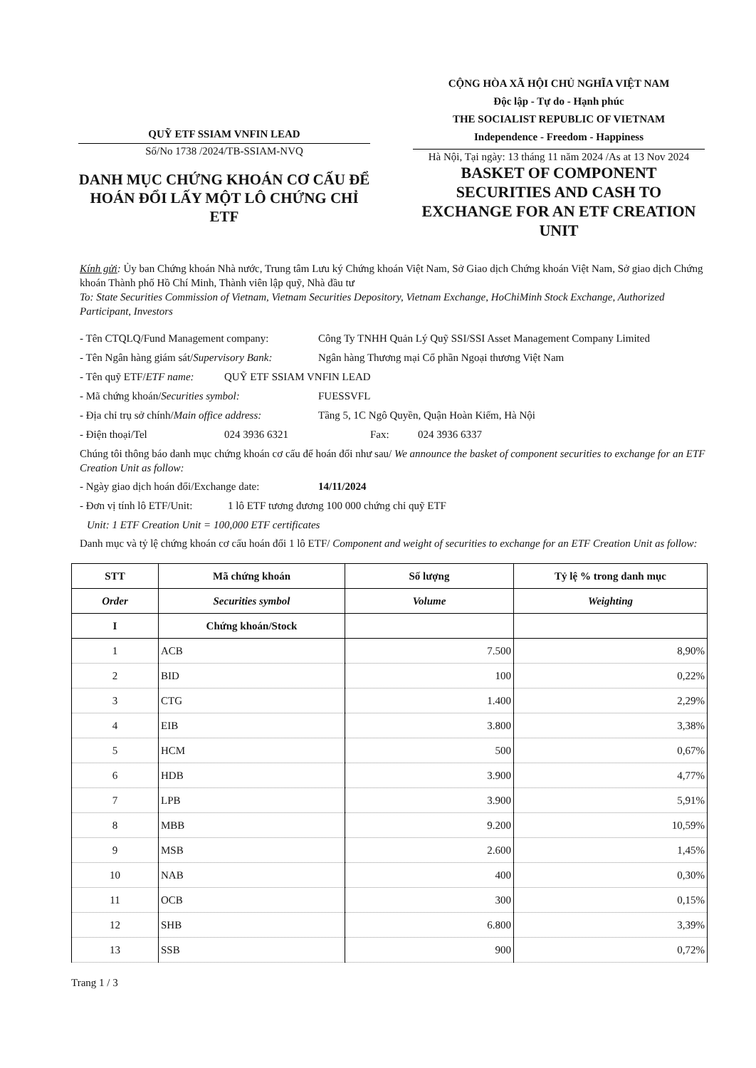QUỸ ETF SSIAM VNFIN LEAD
Số/No 1738 /2024/TB-SSIAM-NVQ
DANH MỤC CHỨNG KHOÁN CƠ CẤU ĐỂ HOÁN ĐỔI LẤY MỘT LÔ CHỨNG CHỈ ETF
CỘNG HÒA XÃ HỘI CHỦ NGHĨA VIỆT NAM
Độc lập - Tự do - Hạnh phúc
THE SOCIALIST REPUBLIC OF VIETNAM
Independence - Freedom - Happiness
Hà Nội, Tại ngày: 13 tháng 11 năm 2024 /As at 13 Nov 2024
BASKET OF COMPONENT SECURITIES AND CASH TO EXCHANGE FOR AN ETF CREATION UNIT
Kính gửi: Ủy ban Chứng khoán Nhà nước, Trung tâm Lưu ký Chứng khoán Việt Nam, Sở Giao dịch Chứng khoán Việt Nam, Sở giao dịch Chứng khoán Thành phố Hồ Chí Minh, Thành viên lập quỹ, Nhà đầu tư
To: State Securities Commission of Vietnam, Vietnam Securities Depository, Vietnam Exchange, HoChiMinh Stock Exchange, Authorized Participant, Investors
- Tên CTQLQ/Fund Management company: Công Ty TNHH Quản Lý Quỹ SSI/SSI Asset Management Company Limited
- Tên Ngân hàng giám sát/Supervisory Bank: Ngân hàng Thương mại Cổ phần Ngoại thương Việt Nam
- Tên quỹ ETF/ETF name: QUỸ ETF SSIAM VNFIN LEAD
- Mã chứng khoán/Securities symbol: FUESSVFL
- Địa chỉ trụ sở chính/Main office address: Tầng 5, 1C Ngô Quyền, Quận Hoàn Kiếm, Hà Nội
- Điện thoại/Tel 024 3936 6321 Fax: 024 3936 6337
Chúng tôi thông báo danh mục chứng khoán cơ cấu để hoán đổi như sau/ We announce the basket of component securities to exchange for an ETF Creation Unit as follow:
- Ngày giao dịch hoán đổi/Exchange date: 14/11/2024
- Đơn vị tính lô ETF/Unit: 1 lô ETF tương đương 100 000 chứng chỉ quỹ ETF
Unit: 1 ETF Creation Unit = 100,000 ETF certificates
Danh mục và tỷ lệ chứng khoán cơ cấu hoán đổi 1 lô ETF/ Component and weight of securities to exchange for an ETF Creation Unit as follow:
| STT | Mã chứng khoán | Số lượng | Tỷ lệ % trong danh mục |
| --- | --- | --- | --- |
| Order | Securities symbol | Volume | Weighting |
| I | Chứng khoán/Stock | | |
| 1 | ACB | 7.500 | 8,90% |
| 2 | BID | 100 | 0,22% |
| 3 | CTG | 1.400 | 2,29% |
| 4 | EIB | 3.800 | 3,38% |
| 5 | HCM | 500 | 0,67% |
| 6 | HDB | 3.900 | 4,77% |
| 7 | LPB | 3.900 | 5,91% |
| 8 | MBB | 9.200 | 10,59% |
| 9 | MSB | 2.600 | 1,45% |
| 10 | NAB | 400 | 0,30% |
| 11 | OCB | 300 | 0,15% |
| 12 | SHB | 6.800 | 3,39% |
| 13 | SSB | 900 | 0,72% |
Trang 1 / 3